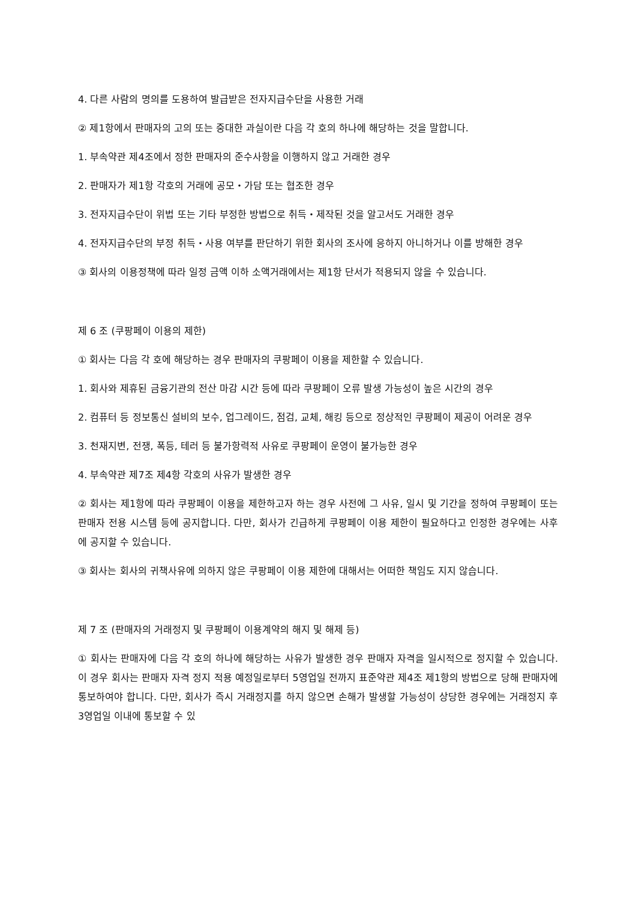4. 다른 사람의 명의를 도용하여 발급받은 전자지급수단을 사용한 거래
② 제1항에서 판매자의 고의 또는 중대한 과실이란 다음 각 호의 하나에 해당하는 것을 말합니다.
1. 부속약관 제4조에서 정한 판매자의 준수사항을 이행하지 않고 거래한 경우
2. 판매자가 제1항 각호의 거래에 공모・가담 또는 협조한 경우
3. 전자지급수단이 위법 또는 기타 부정한 방법으로 취득・제작된 것을 알고서도 거래한 경우
4. 전자지급수단의 부정 취득・사용 여부를 판단하기 위한 회사의 조사에 응하지 아니하거나 이를 방해한 경우
③ 회사의 이용정책에 따라 일정 금액 이하 소액거래에서는 제1항 단서가 적용되지 않을 수 있습니다.
제 6 조 (쿠팡페이 이용의 제한)
① 회사는 다음 각 호에 해당하는 경우 판매자의 쿠팡페이 이용을 제한할 수 있습니다.
1. 회사와 제휴된 금융기관의 전산 마감 시간 등에 따라 쿠팡페이 오류 발생 가능성이 높은 시간의 경우
2. 컴퓨터 등 정보통신 설비의 보수, 업그레이드, 점검, 교체, 해킹 등으로 정상적인 쿠팡페이 제공이 어려운 경우
3. 천재지변, 전쟁, 폭등, 테러 등 불가항력적 사유로 쿠팡페이 운영이 불가능한 경우
4. 부속약관 제7조 제4항 각호의 사유가 발생한 경우
② 회사는 제1항에 따라 쿠팡페이 이용을 제한하고자 하는 경우 사전에 그 사유, 일시 및 기간을 정하여 쿠팡페이 또는 판매자 전용 시스템 등에 공지합니다. 다만, 회사가 긴급하게 쿠팡페이 이용 제한이 필요하다고 인정한 경우에는 사후에 공지할 수 있습니다.
③ 회사는 회사의 귀책사유에 의하지 않은 쿠팡페이 이용 제한에 대해서는 어떠한 책임도 지지 않습니다.
제 7 조 (판매자의 거래정지 및 쿠팡페이 이용계약의 해지 및 해제 등)
① 회사는 판매자에 다음 각 호의 하나에 해당하는 사유가 발생한 경우 판매자 자격을 일시적으로 정지할 수 있습니다. 이 경우 회사는 판매자 자격 정지 적용 예정일로부터 5영업일 전까지 표준약관 제4조 제1항의 방법으로 당해 판매자에 통보하여야 합니다. 다만, 회사가 즉시 거래정지를 하지 않으면 손해가 발생할 가능성이 상당한 경우에는 거래정지 후 3영업일 이내에 통보할 수 있